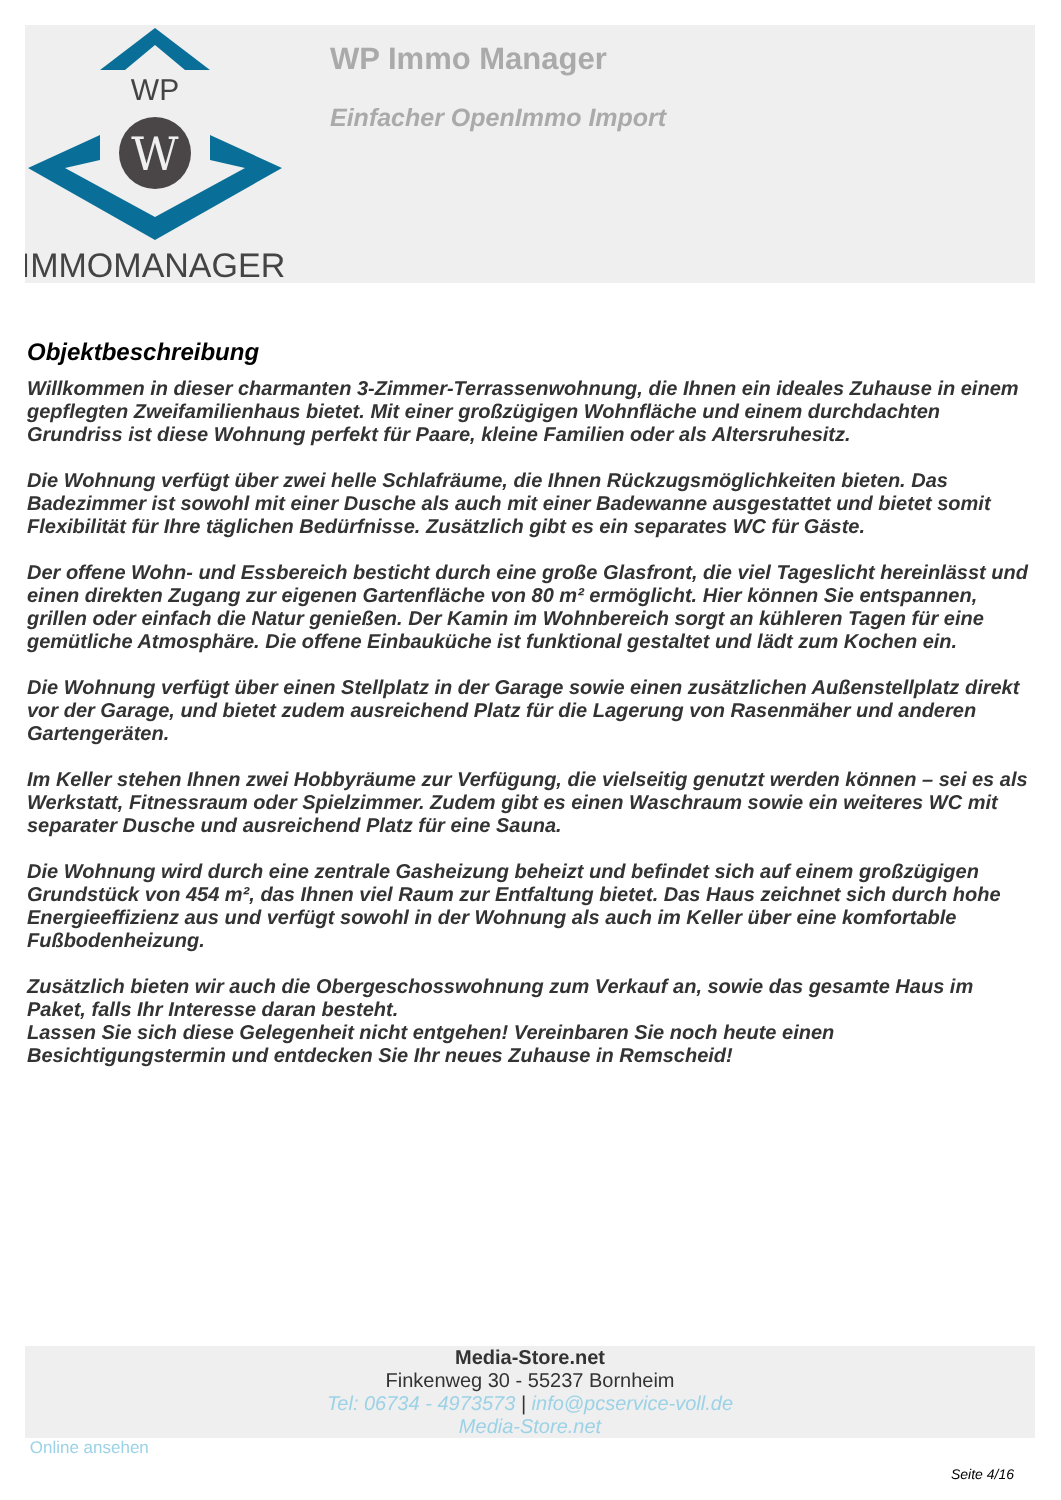WP
W
IMMOMANAGER
WP Immo Manager
Einfacher OpenImmo Import
Objektbeschreibung
Willkommen in dieser charmanten 3-Zimmer-Terrassenwohnung, die Ihnen ein ideales Zuhause in einem gepflegten Zweifamilienhaus bietet. Mit einer großzügigen Wohnfläche und einem durchdachten Grundriss ist diese Wohnung perfekt für Paare, kleine Familien oder als Altersruhesitz.
Die Wohnung verfügt über zwei helle Schlafräume, die Ihnen Rückzugsmöglichkeiten bieten. Das Badezimmer ist sowohl mit einer Dusche als auch mit einer Badewanne ausgestattet und bietet somit Flexibilität für Ihre täglichen Bedürfnisse. Zusätzlich gibt es ein separates WC für Gäste.
Der offene Wohn- und Essbereich besticht durch eine große Glasfront, die viel Tageslicht hereinlässt und einen direkten Zugang zur eigenen Gartenfläche von 80 m² ermöglicht. Hier können Sie entspannen, grillen oder einfach die Natur genießen. Der Kamin im Wohnbereich sorgt an kühleren Tagen für eine gemütliche Atmosphäre. Die offene Einbauküche ist funktional gestaltet und lädt zum Kochen ein.
Die Wohnung verfügt über einen Stellplatz in der Garage sowie einen zusätzlichen Außenstellplatz direkt vor der Garage, und bietet zudem ausreichend Platz für die Lagerung von Rasenmäher und anderen Gartengeräten.
Im Keller stehen Ihnen zwei Hobbyräume zur Verfügung, die vielseitig genutzt werden können – sei es als Werkstatt, Fitnessraum oder Spielzimmer. Zudem gibt es einen Waschraum sowie ein weiteres WC mit separater Dusche und ausreichend Platz für eine Sauna.
Die Wohnung wird durch eine zentrale Gasheizung beheizt und befindet sich auf einem großzügigen Grundstück von 454 m², das Ihnen viel Raum zur Entfaltung bietet. Das Haus zeichnet sich durch hohe Energieeffizienz aus und verfügt sowohl in der Wohnung als auch im Keller über eine komfortable Fußbodenheizung.
Zusätzlich bieten wir auch die Obergeschosswohnung zum Verkauf an, sowie das gesamte Haus im Paket, falls Ihr Interesse daran besteht.
Lassen Sie sich diese Gelegenheit nicht entgehen! Vereinbaren Sie noch heute einen Besichtigungstermin und entdecken Sie Ihr neues Zuhause in Remscheid!
Media-Store.net
Finkenweg 30 - 55237 Bornheim
Tel: 06734 - 4973573 | info@pcservice-voll.de
Media-Store.net
Online ansehen
Seite 4/16